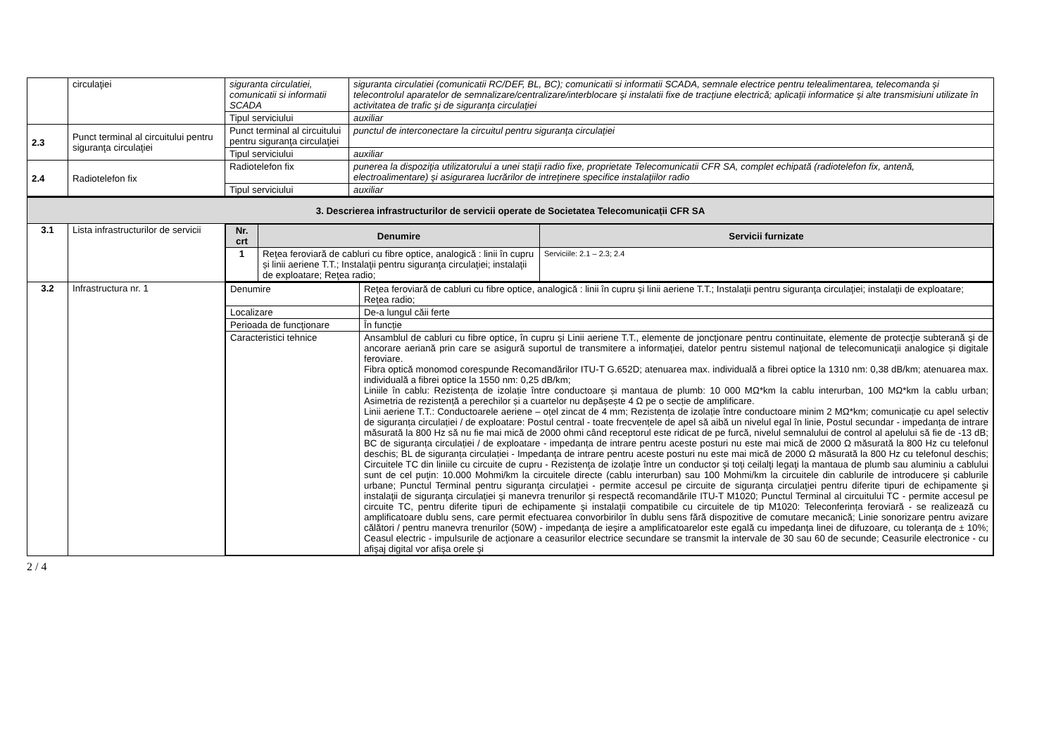| | circulaţiei | siguranta circulatiei, comunicatii si informatii SCADA | siguranta circulatiei (comunicatii RC/DEF, BL, BC); comunicatii si informatii SCADA, semnale electrice pentru telealimentarea, telecomanda şi telecontrolul aparatelor de semnalizare/centralizare/interblocare şi instalatii fixe de tracţiune electrică; aplicaţii informatice şi alte transmisiuni utilizate în activitatea de trafic şi de siguranţa circulaţiei |
| | | Tipul serviciului | auxiliar |
| 2.3 | Punct terminal al circuitului pentru siguranţa circulaţiei | Punct terminal al circuitului pentru siguranţa circulaţiei | punctul de interconectare la circuitul pentru siguranţa circulaţiei |
| | | Tipul serviciului | auxiliar |
| 2.4 | Radiotelefon fix | Radiotelefon fix | punerea la dispoziţia utilizatorului a unei staţii radio fixe, proprietate Telecomunicatii CFR SA, complet echipată (radiotelefon fix, antenă, electroalimentare) şi asigurarea lucrărilor de intreţinere specifice instalaţiilor radio |
| | | Tipul serviciului | auxiliar |
| 3. Descrierea infrastructurilor de servicii operate de Societatea Telecomunicații CFR SA | | | |
| 3.1 | Lista infrastructurilor de servicii | / Nr. crt / Denumire / Servicii furnizate / / --- / --- / --- / / 1 / Reţea feroviară de cabluri cu fibre optice, analogică : linii în cupru și linii aeriene T.T.; Instalaţii pentru siguranţa circulaţiei; instalaţii de exploatare; Reţea radio; / Serviciile: 2.1 – 2.3; 2.4 / | |
| 3.2 | Infrastructura nr. 1 | / Denumire / Reţea feroviară de cabluri cu fibre optice, analogică : linii în cupru și linii aeriene T.T.; Instalaţii pentru siguranţa circulaţiei; instalaţii de exploatare; Reţea radio; / / Localizare / De-a lungul căii ferte / / Perioada de funcţionare / În funcție / / Caracteristici tehnice / Ansamblul de cabluri cu fibre optice, în cupru și Linii aeriene T.T., elemente de joncţionare pentru continuitate, elemente de protecţie subterană şi de ancorare aeriană prin care se asigură suportul de transmitere a informaţiei, datelor pentru sistemul naţional de telecomunicaţii analogice și digitale feroviare. Fibra optică monomod corespunde Recomandărilor ITU-T G.652D; atenuarea max. individuală a fibrei optice la 1310 nm: 0,38 dB/km; atenuarea max. individuală a fibrei optice la 1550 nm: 0,25 dB/km; Liniile în cablu: Rezistența de izolație între conductoare și mantaua de plumb: 10 000 MΩ*km la cablu interurban, 100 MΩ*km la cablu urban; Asimetria de rezistență a perechilor și a cuartelor nu depășește 4 Ω pe o secție de amplificare. Linii aeriene T.T.: Conductoarele aeriene – oțel zincat de 4 mm; Rezistența de izolație între conductoare minim 2 MΩ*km; comunicație cu apel selectiv de siguranța circulației / de exploatare: Postul central - toate frecvențele de apel să aibă un nivelul egal în linie, Postul secundar - impedanța de intrare măsurată la 800 Hz să nu fie mai mică de 2000 ohmi când receptorul este ridicat de pe furcă, nivelul semnalului de control al apelului să fie de -13 dB; BC de siguranța circulației / de exploatare - impedanța de intrare pentru aceste posturi nu este mai mică de 2000 Ω măsurată la 800 Hz cu telefonul deschis; BL de siguranța circulației - Impedanţa de intrare pentru aceste posturi nu este mai mică de 2000 Ω măsurată la 800 Hz cu telefonul deschis; Circuitele TC din liniile cu circuite de cupru - Rezistenţa de izolaţie între un conductor şi toţi ceilalţi legaţi la mantaua de plumb sau aluminiu a cablului sunt de cel puţin: 10.000 Mohmi/km la circuitele directe (cablu interurban) sau 100 Mohmi/km la circuitele din cablurile de introducere şi cablurile urbane; Punctul Terminal pentru siguranţa circulaţiei - permite accesul pe circuite de siguranţa circulaţiei pentru diferite tipuri de echipamente şi instalaţii de siguranţa circulaţiei şi manevra trenurilor și respectă recomandările ITU-T M1020; Punctul Terminal al circuitului TC - permite accesul pe circuite TC, pentru diferite tipuri de echipamente şi instalaţii compatibile cu circuitele de tip M1020: Teleconferința feroviară - se realizează cu amplificatoare dublu sens, care permit efectuarea convorbirilor în dublu sens fără dispozitive de comutare mecanică; Linie sonorizare pentru avizare călători / pentru manevra trenurilor (50W) - impedanţa de ieşire a amplificatoarelor este egală cu impedanţa linei de difuzoare, cu toleranţa de ± 10%; Ceasul electric - impulsurile de acţionare a ceasurilor electrice secundare se transmit la intervale de 30 sau 60 de secunde; Ceasurile electronice - cu afişaj digital vor afişa orele şi / | |
2 / 4